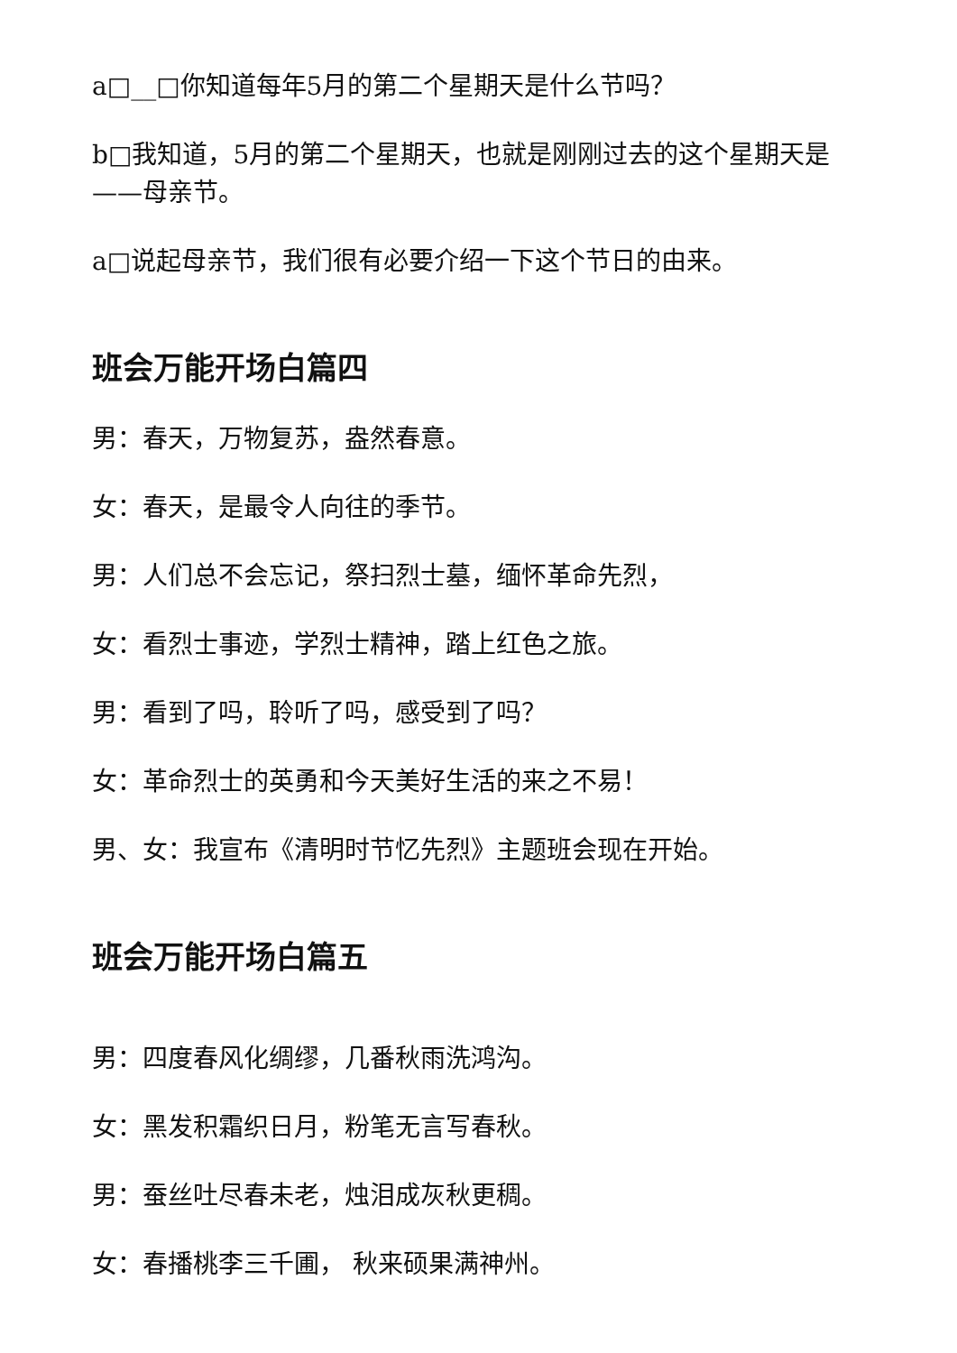a□__□你知道每年5月的第二个星期天是什么节吗？
b□我知道，5月的第二个星期天，也就是刚刚过去的这个星期天是——母亲节。
a□说起母亲节，我们很有必要介绍一下这个节日的由来。
班会万能开场白篇四
男：春天，万物复苏，盎然春意。
女：春天，是最令人向往的季节。
男：人们总不会忘记，祭扫烈士墓，缅怀革命先烈，
女：看烈士事迹，学烈士精神，踏上红色之旅。
男：看到了吗，聆听了吗，感受到了吗？
女：革命烈士的英勇和今天美好生活的来之不易！
男、女：我宣布《清明时节忆先烈》主题班会现在开始。
班会万能开场白篇五
男：四度春风化绸缪，几番秋雨洗鸿沟。
女：黑发积霜织日月，粉笔无言写春秋。
男：蚕丝吐尽春未老，烛泪成灰秋更稠。
女：春播桃李三千圃， 秋来硕果满神州。